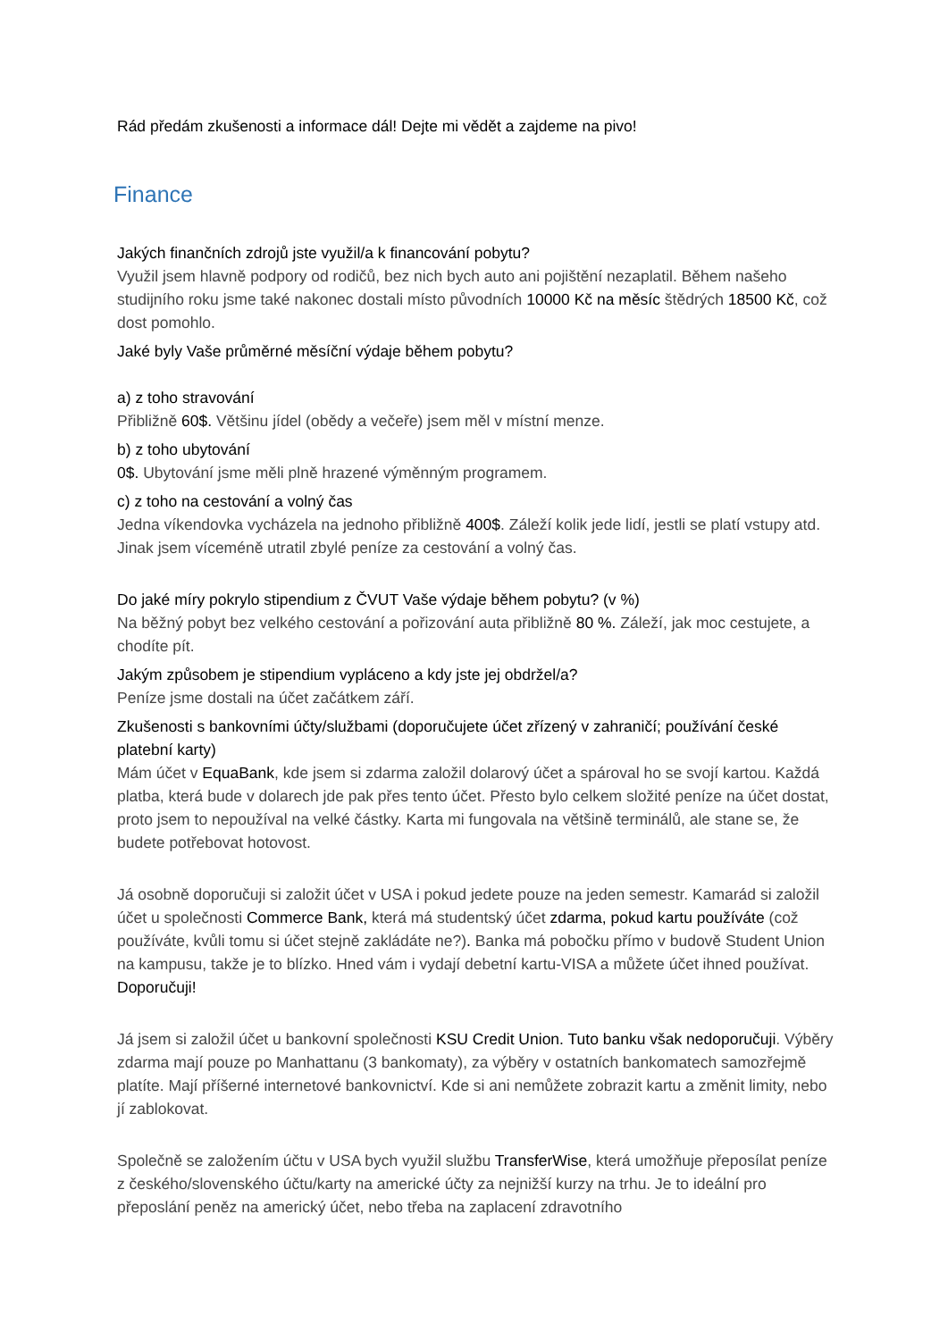Rád předám zkušenosti a informace dál! Dejte mi vědět a zajdeme na pivo!
Finance
Jakých finančních zdrojů jste využil/a k financování pobytu?
Využil jsem hlavně podpory od rodičů, bez nich bych auto ani pojištění nezaplatil. Během našeho studijního roku jsme také nakonec dostali místo původních 10000 Kč na měsíc štědrých 18500 Kč, což dost pomohlo.
Jaké byly Vaše průměrné měsíční výdaje během pobytu?
a) z toho stravování
Přibližně 60$. Většinu jídel (obědy a večeře) jsem měl v místní menze.
b) z toho ubytování
0$. Ubytování jsme měli plně hrazené výměnným programem.
c) z toho na cestování a volný čas
Jedna víkendovka vycházela na jednoho přibližně 400$. Záleží kolik jede lidí, jestli se platí vstupy atd. Jinak jsem víceméně utratil zbylé peníze za cestování a volný čas.
Do jaké míry pokrylo stipendium z ČVUT Vaše výdaje během pobytu? (v %)
Na běžný pobyt bez velkého cestování a pořizování auta přibližně 80 %. Záleží, jak moc cestujete, a chodíte pít.
Jakým způsobem je stipendium vypláceno a kdy jste jej obdržel/a?
Peníze jsme dostali na účet začátkem září.
Zkušenosti s bankovními účty/službami (doporučujete účet zřízený v zahraničí; používání české platební karty)
Mám účet v EquaBank, kde jsem si zdarma založil dolarový účet a spároval ho se svojí kartou. Každá platba, která bude v dolarech jde pak přes tento účet. Přesto bylo celkem složité peníze na účet dostat, proto jsem to nepoužíval na velké částky. Karta mi fungovala na většině terminálů, ale stane se, že budete potřebovat hotovost.
Já osobně doporučuji si založit účet v USA i pokud jedete pouze na jeden semestr. Kamarád si založil účet u společnosti Commerce Bank, která má studentský účet zdarma, pokud kartu používáte (což používáte, kvůli tomu si účet stejně zakládáte ne?). Banka má pobočku přímo v budově Student Union na kampusu, takže je to blízko. Hned vám i vydají debetní kartu-VISA a můžete účet ihned používat. Doporučuji!
Já jsem si založil účet u bankovní společnosti KSU Credit Union. Tuto banku však nedoporučuji. Výběry zdarma mají pouze po Manhattanu (3 bankomaty), za výběry v ostatních bankomatech samozřejmě platíte. Mají příšerné internetové bankovnictví. Kde si ani nemůžete zobrazit kartu a změnit limity, nebo jí zablokovat.
Společně se založením účtu v USA bych využil službu TransferWise, která umožňuje přeposílat peníze z českého/slovenského účtu/karty na americké účty za nejnižší kurzy na trhu. Je to ideální pro přeposlání peněz na americký účet, nebo třeba na zaplacení zdravotního